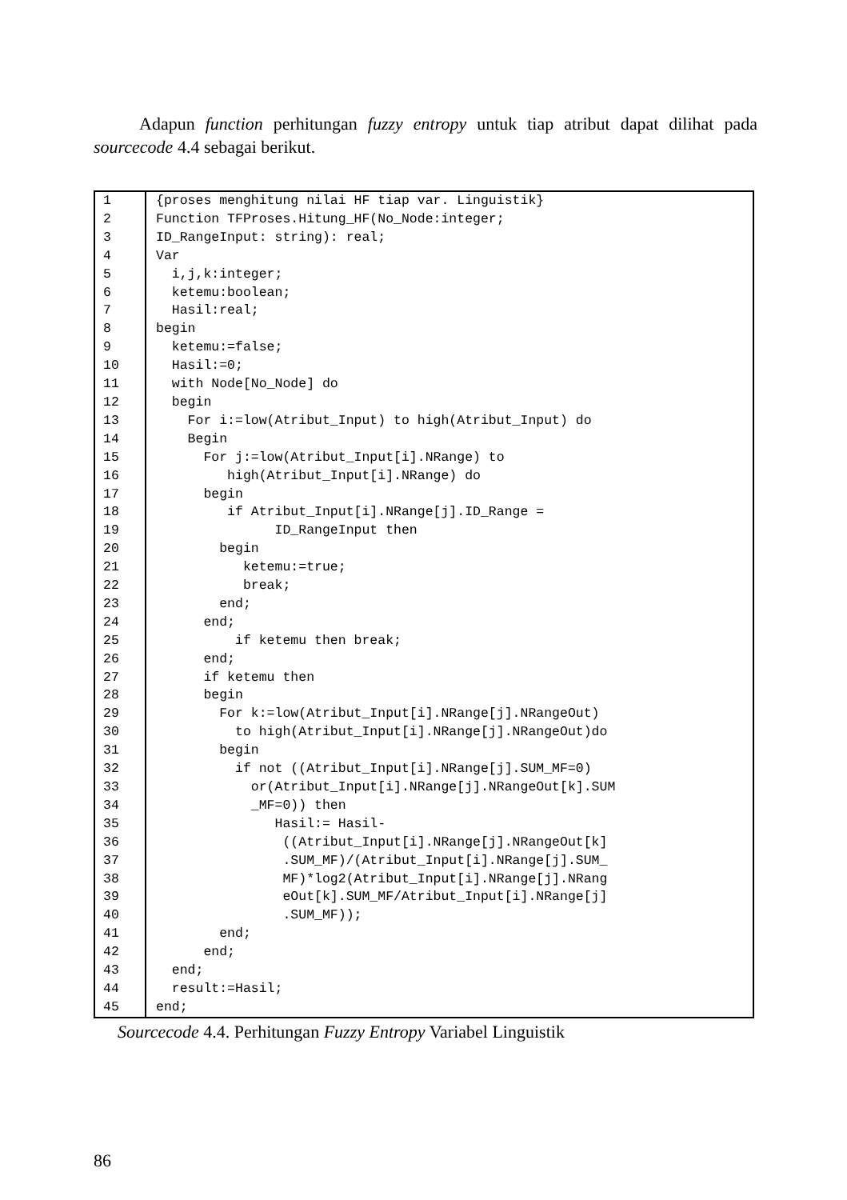Adapun function perhitungan fuzzy entropy untuk tiap atribut dapat dilihat pada sourcecode 4.4 sebagai berikut.
| 1 | {proses menghitung nilai HF tiap var. Linguistik} |
| 2 | Function TFProses.Hitung_HF(No_Node:integer; |
| 3 | ID_RangeInput: string): real; |
| 4 | Var |
| 5 | i,j,k:integer; |
| 6 | ketemu:boolean; |
| 7 | Hasil:real; |
| 8 | begin |
| 9 | ketemu:=false; |
| 10 | Hasil:=0; |
| 11 | with Node[No_Node] do |
| 12 | begin |
| 13 | For i:=low(Atribut_Input) to high(Atribut_Input) do |
| 14 | Begin |
| 15 | For j:=low(Atribut_Input[i].NRange) to |
| 16 | high(Atribut_Input[i].NRange) do |
| 17 | begin |
| 18 | if Atribut_Input[i].NRange[j].ID_Range = |
| 19 | ID_RangeInput then |
| 20 | begin |
| 21 | ketemu:=true; |
| 22 | break; |
| 23 | end; |
| 24 | end; |
| 25 | if ketemu then break; |
| 26 | end; |
| 27 | if ketemu then |
| 28 | begin |
| 29 | For k:=low(Atribut_Input[i].NRange[j].NRangeOut) |
| 30 | to high(Atribut_Input[i].NRange[j].NRangeOut)do |
| 31 | begin |
| 32 | if not ((Atribut_Input[i].NRange[j].SUM_MF=0) |
| 33 | or(Atribut_Input[i].NRange[j].NRangeOut[k].SUM |
| 34 | _MF=0)) then |
| 35 | Hasil:= Hasil- |
| 36 | ((Atribut_Input[i].NRange[j].NRangeOut[k] |
| 37 | .SUM_MF)/(Atribut_Input[i].NRange[j].SUM_ |
| 38 | MF)*log2(Atribut_Input[i].NRange[j].NRang |
| 39 | eOut[k].SUM_MF/Atribut_Input[i].NRange[j] |
| 40 | .SUM_MF)); |
| 41 | end; |
| 42 | end; |
| 43 | end; |
| 44 | result:=Hasil; |
| 45 | end; |
Sourcecode 4.4. Perhitungan Fuzzy Entropy Variabel Linguistik
86